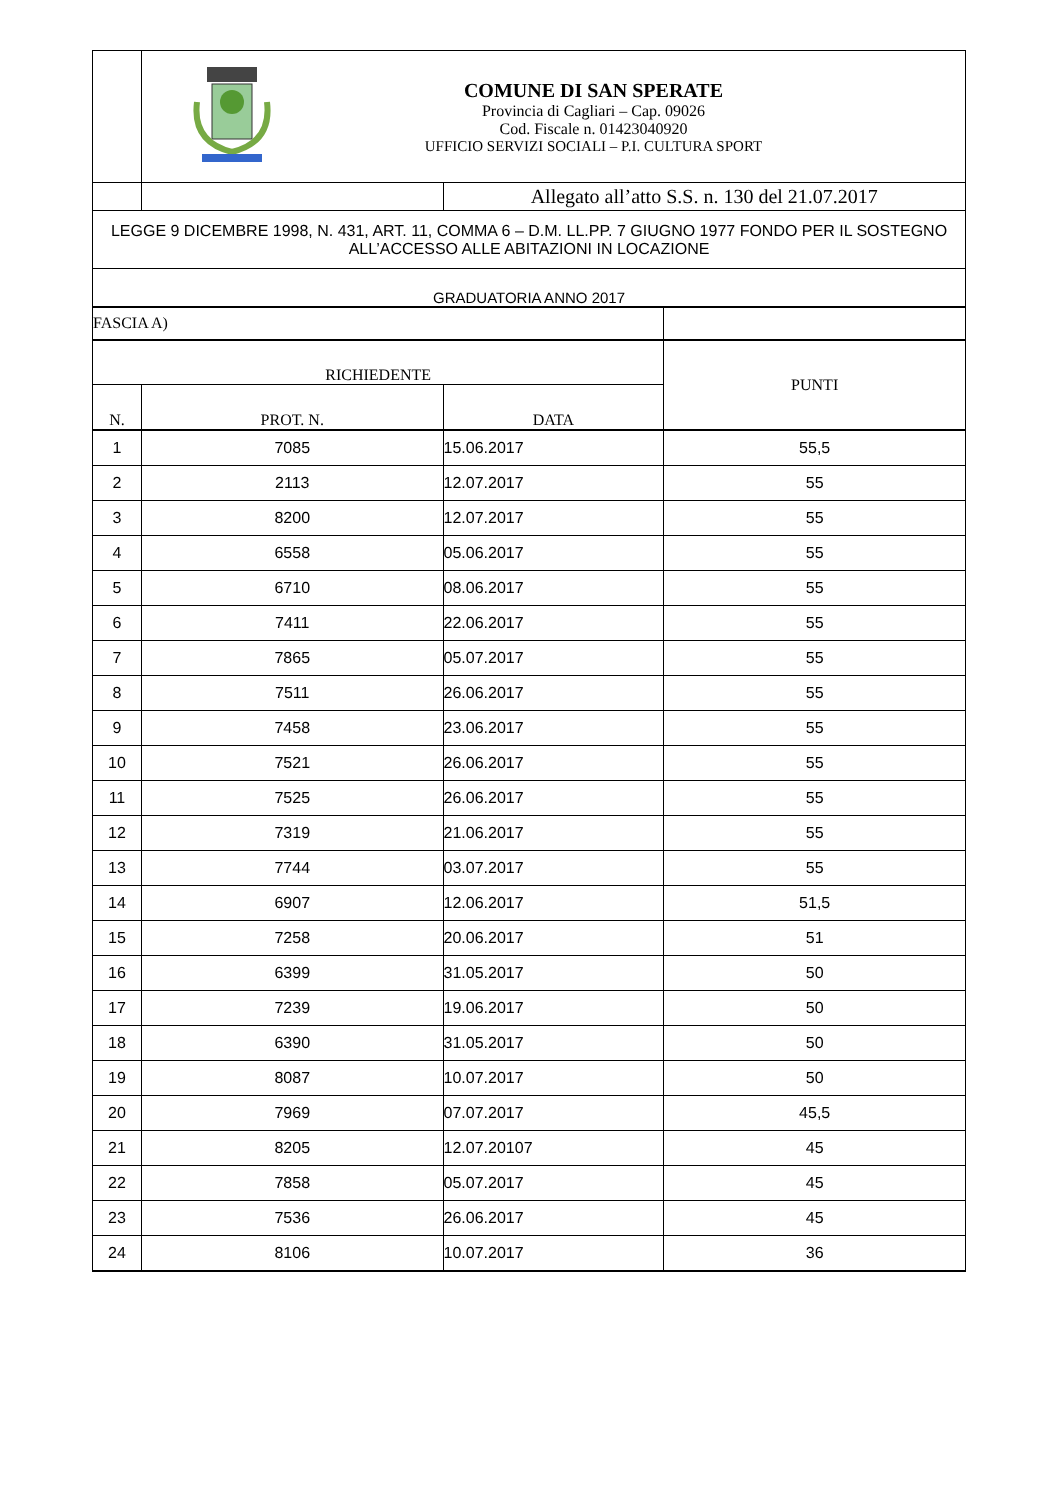| | COMUNE DI SAN SPERATE Provincia di Cagliari – Cap. 09026 Cod. Fiscale n. 01423040920 UFFICIO SERVIZI SOCIALI – P.I. CULTURA SPORT | | |
| | | Allegato all’atto S.S. n. 130 del 21.07.2017 | |
| LEGGE 9 DICEMBRE 1998, N. 431, ART. 11, COMMA 6 – D.M. LL.PP. 7 GIUGNO 1977 FONDO PER IL SOSTEGNO ALL’ACCESSO ALLE ABITAZIONI IN LOCAZIONE | | | |
| GRADUATORIA ANNO 2017 | | | |
| FASCIA A) | | | |
| RICHIEDENTE | | | PUNTI |
| N. | PROT. N. | DATA | |
| 1 | 7085 | 15.06.2017 | 55,5 |
| 2 | 2113 | 12.07.2017 | 55 |
| 3 | 8200 | 12.07.2017 | 55 |
| 4 | 6558 | 05.06.2017 | 55 |
| 5 | 6710 | 08.06.2017 | 55 |
| 6 | 7411 | 22.06.2017 | 55 |
| 7 | 7865 | 05.07.2017 | 55 |
| 8 | 7511 | 26.06.2017 | 55 |
| 9 | 7458 | 23.06.2017 | 55 |
| 10 | 7521 | 26.06.2017 | 55 |
| 11 | 7525 | 26.06.2017 | 55 |
| 12 | 7319 | 21.06.2017 | 55 |
| 13 | 7744 | 03.07.2017 | 55 |
| 14 | 6907 | 12.06.2017 | 51,5 |
| 15 | 7258 | 20.06.2017 | 51 |
| 16 | 6399 | 31.05.2017 | 50 |
| 17 | 7239 | 19.06.2017 | 50 |
| 18 | 6390 | 31.05.2017 | 50 |
| 19 | 8087 | 10.07.2017 | 50 |
| 20 | 7969 | 07.07.2017 | 45,5 |
| 21 | 8205 | 12.07.20107 | 45 |
| 22 | 7858 | 05.07.2017 | 45 |
| 23 | 7536 | 26.06.2017 | 45 |
| 24 | 8106 | 10.07.2017 | 36 |